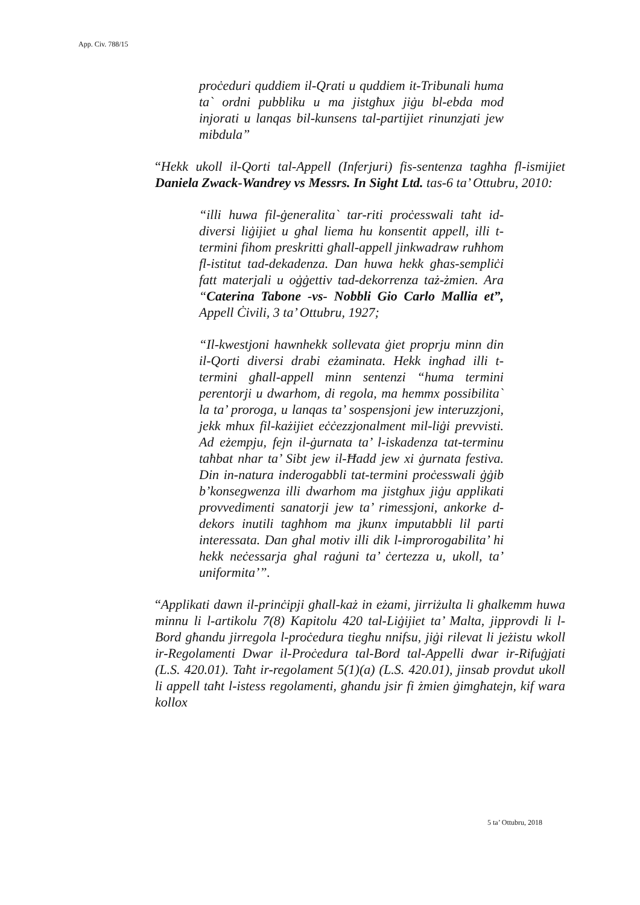App. Civ. 788/15
proċeduri quddiem il-Qrati u quddiem it-Tribunali huma ta` ordni pubbliku u ma jistgħux jiġu bl-ebda mod injorati u lanqas bil-kunsens tal-partijiet rinunzjati jew mibdula”
“Hekk ukoll il-Qorti tal-Appell (Inferjuri) fis-sentenza tagħha fl-ismijiet Daniela Zwack-Wandrey vs Messrs. In Sight Ltd. tas-6 ta’ Ottubru, 2010:
“illi huwa fil-ġeneralita` tar-riti proċesswali taħt id-diversi liġijiet u għal liema hu konsentit appell, illi t-termini fihom preskritti għall-appell jinkwadraw ruħhom fl-istitut tad-dekadenza. Dan huwa hekk għas-sempliċi fatt materjali u oġġettiv tad-dekorrenza taż-żmien. Ara “Caterina Tabone -vs- Nobbli Gio Carlo Mallia et”, Appell Ċivili, 3 ta’ Ottubru, 1927;
“Il-kwestjoni hawnhekk sollevata ġiet proprju minn din il-Qorti diversi drabi eżaminata. Hekk ingħad illi t-termini għall-appell minn sentenzi “huma termini perentorji u dwarhom, di regola, ma hemmx possibilita` la ta’ proroga, u lanqas ta’ sospensjoni jew interuzzjoni, jekk mhux fil-każijiet eċċezzjonalment mil-liġi prevvisti. Ad eżempju, fejn il-ġurnata ta’ l-iskadenza tat-terminu taħbat nhar ta’ Sibt jew il-Ħadd jew xi ġurnata festiva. Din in-natura inderogabbli tat-termini proċesswali ġġib b’konsegwenza illi dwarhom ma jistgħux jiġu applikati provvedimenti sanatorji jew ta’ rimessjoni, ankorke d-dekors inutili tagħhom ma jkunx imputabbli lil parti interessata. Dan għal motiv illi dik l-improrogabilita’ hi hekk neċessarja għal raġuni ta’ ċertezza u, ukoll, ta’ uniformita’”.
“Applikati dawn il-prinċipji għall-każ in eżami, jirriżulta li għalkemm huwa minnu li l-artikolu 7(8) Kapitolu 420 tal-Liġijiet ta’ Malta, jipprovdi li l-Bord għandu jirregola l-proċedura tiegħu nnifsu, jiġi rilevat li jeżistu wkoll ir-Regolamenti Dwar il-Proċedura tal-Bord tal-Appelli dwar ir-Rifuġjati (L.S. 420.01). Taħt ir-regolament 5(1)(a) (L.S. 420.01), jinsab provdut ukoll li appell taħt l-istess regolamenti, għandu jsir fi żmien ġimgħatejn, kif wara kollox
5 ta’ Ottubru, 2018